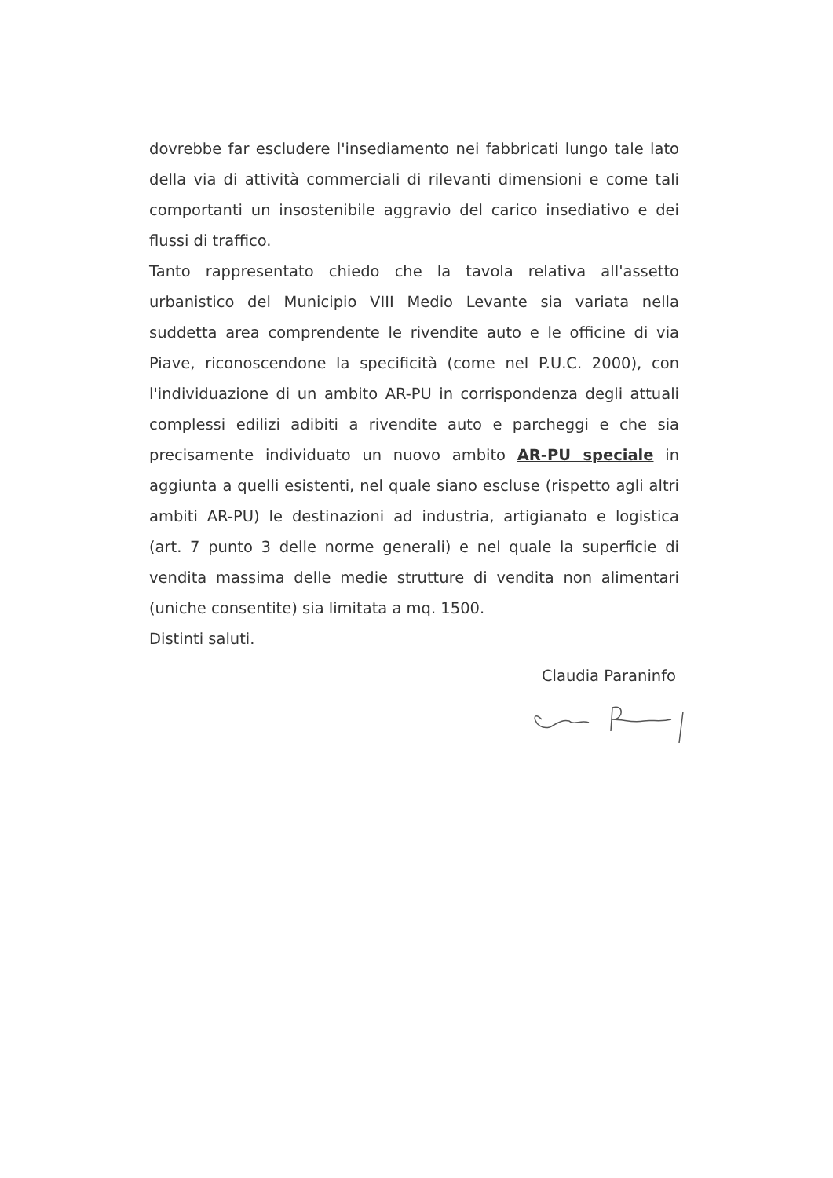dovrebbe far escludere l'insediamento nei fabbricati lungo tale lato della via di attività commerciali di rilevanti dimensioni e come tali comportanti un insostenibile aggravio del carico insediativo e dei flussi di traffico.
Tanto rappresentato chiedo che la tavola relativa all'assetto urbanistico del Municipio VIII Medio Levante sia variata nella suddetta area comprendente le rivendite auto e le officine di via Piave, riconoscendone la specificità (come nel P.U.C. 2000), con l'individuazione di un ambito AR-PU in corrispondenza degli attuali complessi edilizi adibiti a rivendite auto e parcheggi e che sia precisamente individuato un nuovo ambito AR-PU speciale in aggiunta a quelli esistenti, nel quale siano escluse (rispetto agli altri ambiti AR-PU) le destinazioni ad industria, artigianato e logistica (art. 7 punto 3 delle norme generali) e nel quale la superficie di vendita massima delle medie strutture di vendita non alimentari (uniche consentite) sia limitata a mq. 1500.
Distinti saluti.
Claudia Paraninfo